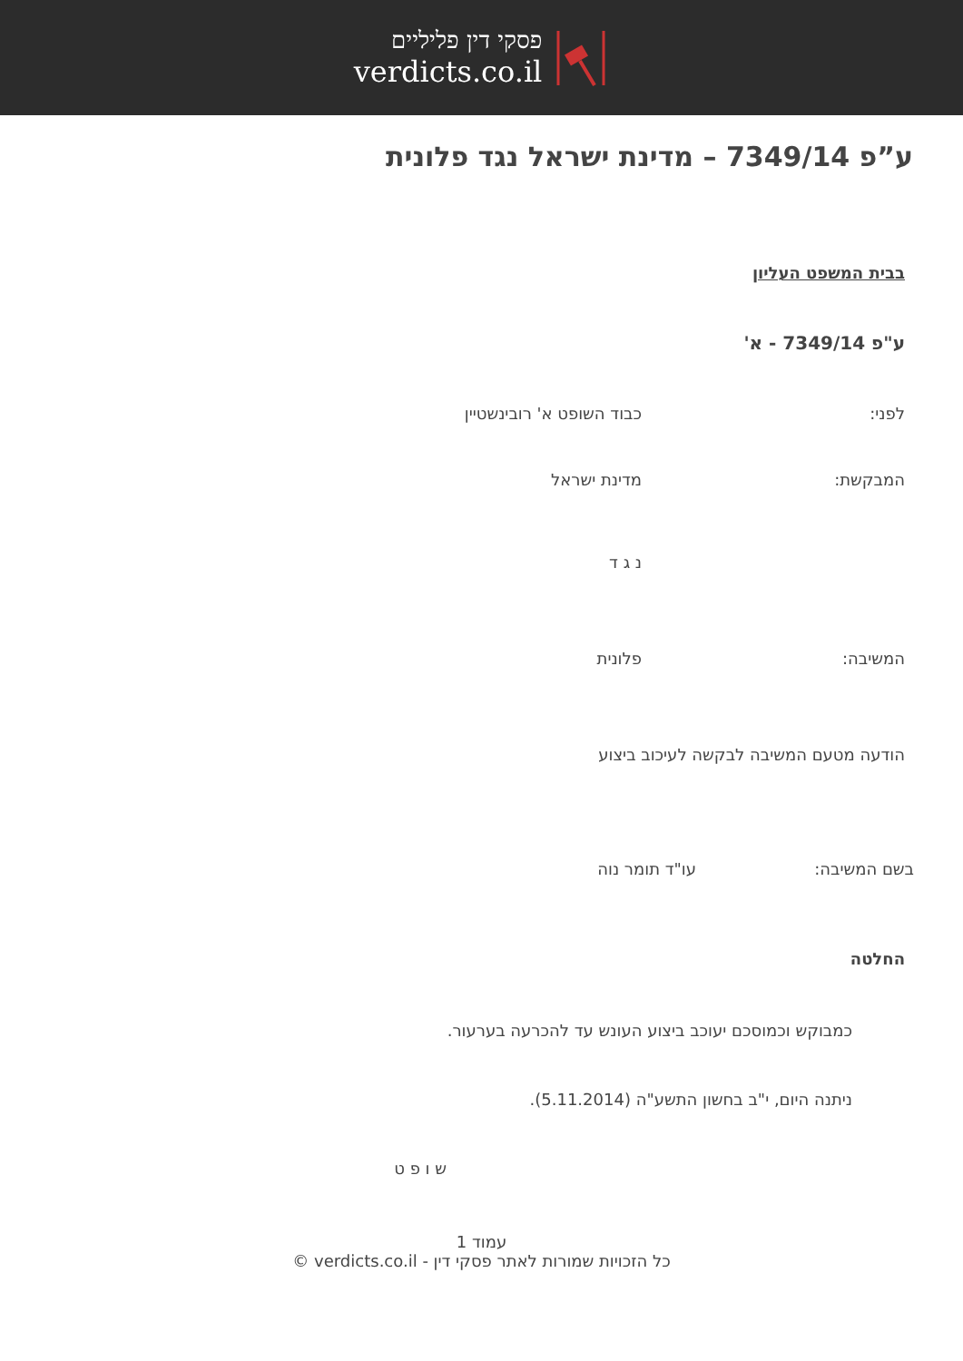פסקי דין פליליים
verdicts.co.il
ע”פ 7349/14 – מדינת ישראל נגד פלונית
בבית המשפט העליון
ע"פ 7349/14 - א'
לפני: כבוד השופט א' רובינשטיין
המבקשת: מדינת ישראל
נ ג ד
המשיבה: פלונית
הודעה מטעם המשיבה לבקשה לעיכוב ביצוע
בשם המשיבה: עו"ד תומר נוה
החלטה
כמבוקש וכמוסכם יעוכב ביצוע העונש עד להכרעה בערעור.
ניתנה היום, י"ב בחשון התשע"ה (5.11.2014).
ש ו פ ט
עמוד 1
כל הזכויות שמורות לאתר פסקי דין - verdicts.co.il ©